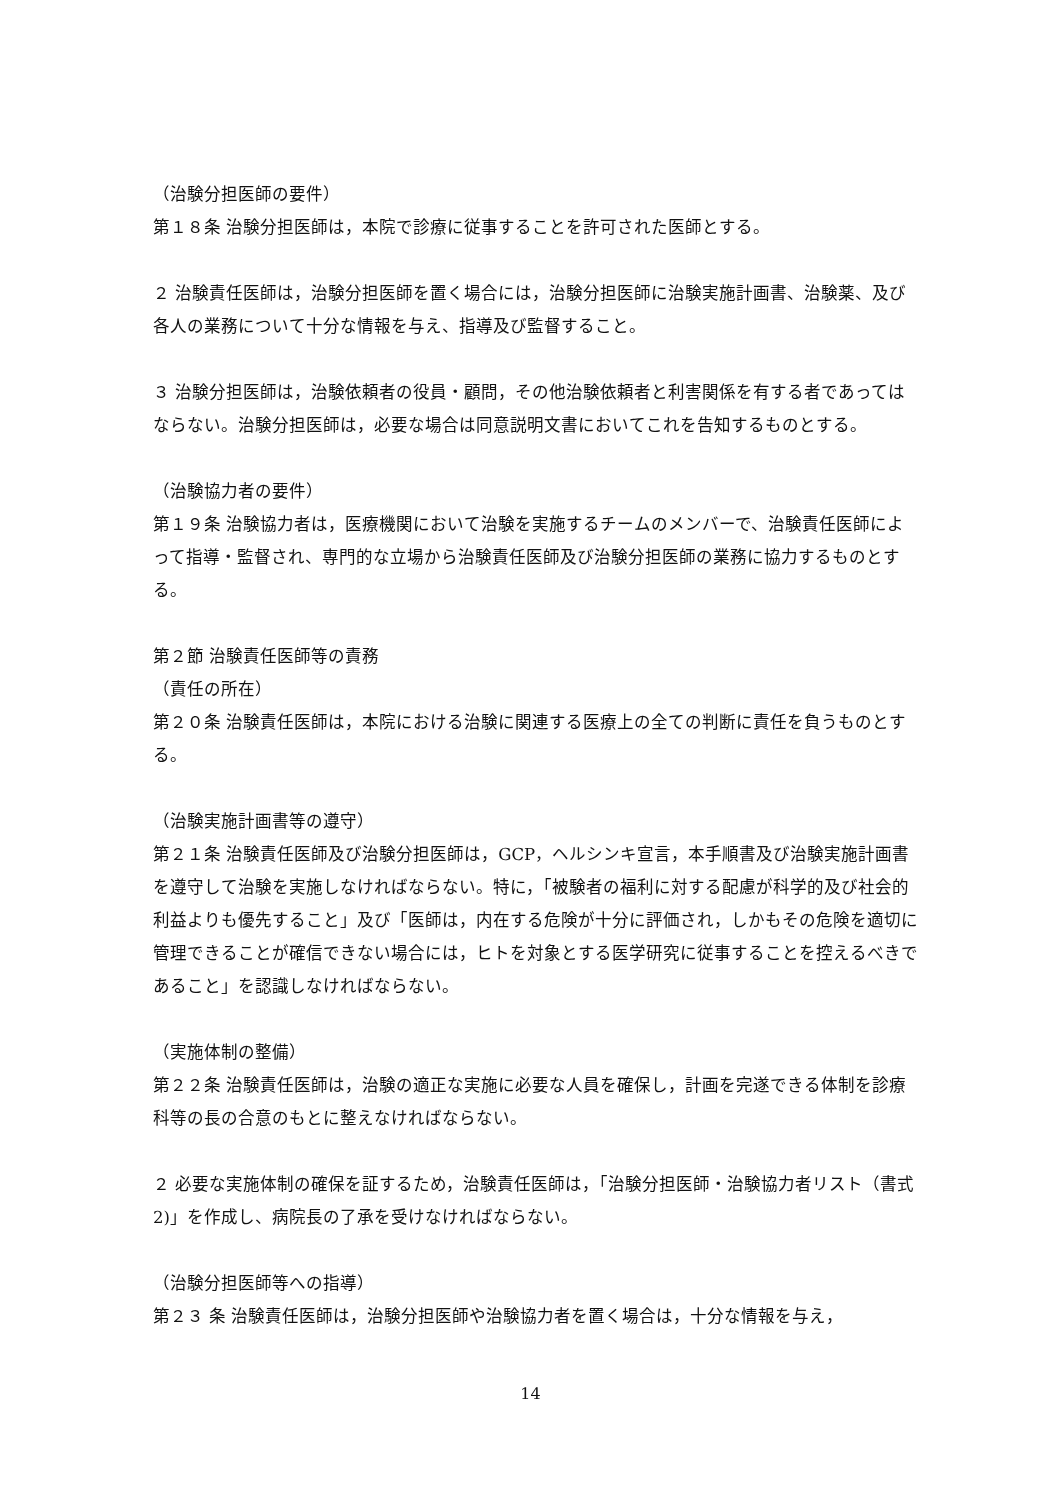（治験分担医師の要件）
第１８条 治験分担医師は，本院で診療に従事することを許可された医師とする。
２ 治験責任医師は，治験分担医師を置く場合には，治験分担医師に治験実施計画書、治験薬、及び各人の業務について十分な情報を与え、指導及び監督すること。
３ 治験分担医師は，治験依頼者の役員・顧問，その他治験依頼者と利害関係を有する者であってはならない。治験分担医師は，必要な場合は同意説明文書においてこれを告知するものとする。
（治験協力者の要件）
第１９条 治験協力者は，医療機関において治験を実施するチームのメンバーで、治験責任医師によって指導・監督され、専門的な立場から治験責任医師及び治験分担医師の業務に協力するものとする。
第２節 治験責任医師等の責務
（責任の所在）
第２０条 治験責任医師は，本院における治験に関連する医療上の全ての判断に責任を負うものとする。
（治験実施計画書等の遵守）
第２１条 治験責任医師及び治験分担医師は，GCP，ヘルシンキ宣言，本手順書及び治験実施計画書を遵守して治験を実施しなければならない。特に，「被験者の福利に対する配慮が科学的及び社会的利益よりも優先すること」及び「医師は，内在する危険が十分に評価され，しかもその危険を適切に管理できることが確信できない場合には，ヒトを対象とする医学研究に従事することを控えるべきであること」を認識しなければならない。
（実施体制の整備）
第２２条 治験責任医師は，治験の適正な実施に必要な人員を確保し，計画を完遂できる体制を診療科等の長の合意のもとに整えなければならない。
２ 必要な実施体制の確保を証するため，治験責任医師は，「治験分担医師・治験協力者リスト（書式 2)」を作成し、病院長の了承を受けなければならない。
（治験分担医師等への指導）
第２３ 条 治験責任医師は，治験分担医師や治験協力者を置く場合は，十分な情報を与え，
14